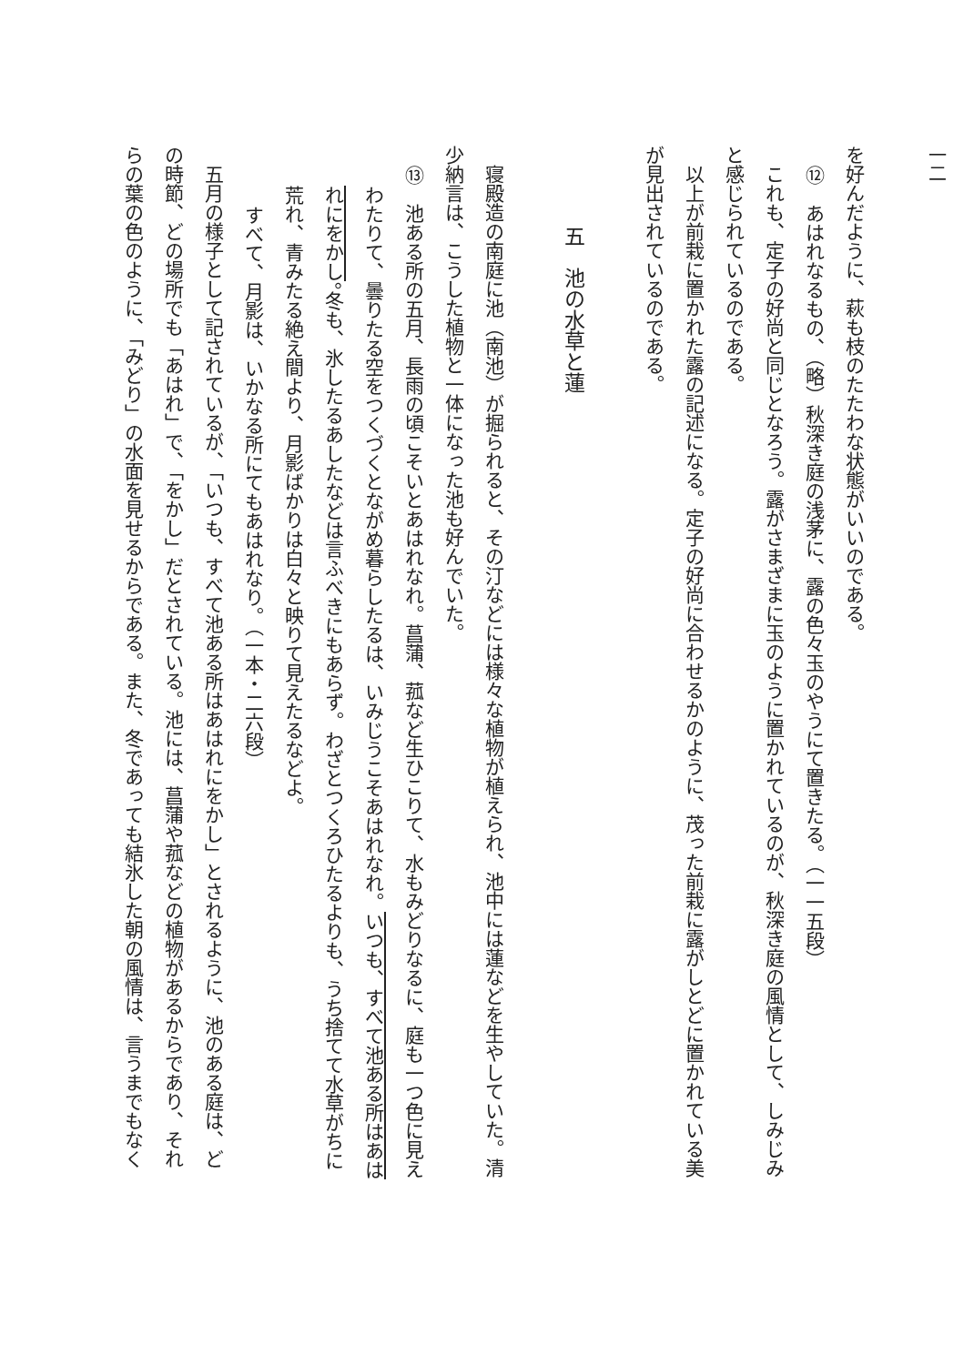一二
を好んだように、萩も枝のたたわな状態がいいのである。
⑫　あはれなるもの、（略）秋深き庭の浅茅に、露の色々玉のやうにて置きたる。（一一五段）
これも、定子の好尚と同じとなろう。露がさまざまに玉のように置かれているのが、秋深き庭の風情として、しみじみ
と感じられているのである。
以上が前栽に置かれた露の記述になる。定子の好尚に合わせるかのように、茂った前栽に露がしとどに置かれている美
が見出されているのである。
五　池の水草と蓮
寝殿造の南庭に池（南池）が掘られると、その汀などには様々な植物が植えられ、池中には蓮などを生やしていた。清
少納言は、こうした植物と一体になった池も好んでいた。
⑬　池ある所の五月、長雨の頃こそいとあはれなれ。菖蒲、菰など生ひこりて、水もみどりなるに、庭も一つ色に見え
わたりて、曇りたる空をつくづくとながめ暮らしたるは、いみじうこそあはれなれ。いつも、すべて池ある所はあは
れにをかし。冬も、氷したるあしたなどは言ふべきにもあらず。わざとつくろひたるよりも、うち捨てて水草がちに
荒れ、青みたる絶え間より、月影ばかりは白々と映りて見えたるなどよ。
すべて、月影は、いかなる所にてもあはれなり。（一本・二六段）
五月の様子として記されているが、「いつも、すべて池ある所はあはれにをかし」とされるように、池のある庭は、ど
の時節、どの場所でも「あはれ」で、「をかし」だとされている。池には、菖蒲や菰などの植物があるからであり、それ
らの葉の色のように、「みどり」の水面を見せるからである。また、冬であっても結氷した朝の風情は、言うまでもなく